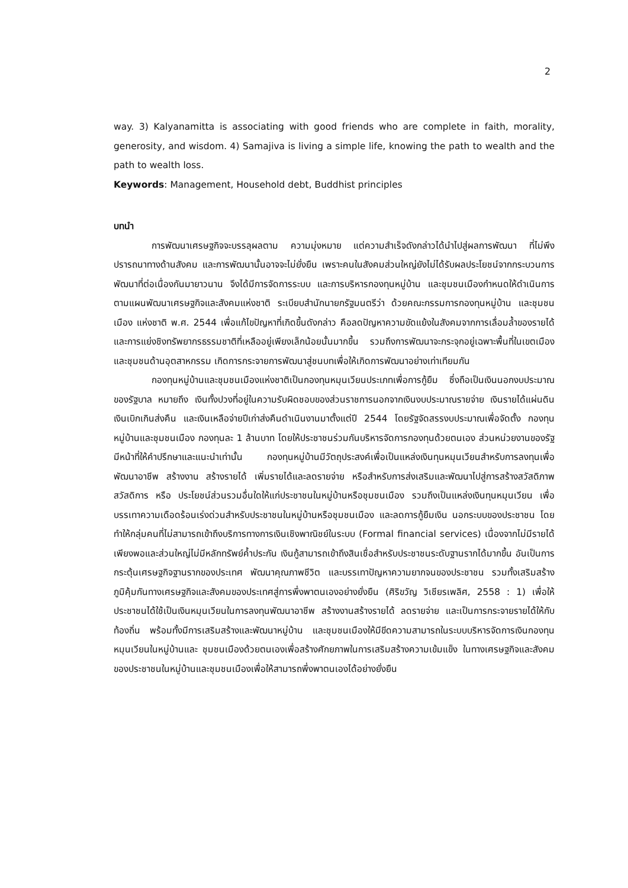2
way. 3) Kalyanamitta is associating with good friends who are complete in faith, morality, generosity, and wisdom. 4) Samajiva is living a simple life, knowing the path to wealth and the path to wealth loss.
Keywords: Management, Household debt, Buddhist principles
บทนำ
การพัฒนาเศรษฐกิจจะบรรลุผลตาม ความมุ่งหมาย แต่ความสำเร็จดังกล่าวได้นำไปสู่ผลการพัฒนา ที่ไม่พึงปรารถนาทางด้านสังคม และการพัฒนานั้นอาจจะไม่ยั่งยืน เพราะคนในสังคมส่วนใหญ่ยังไม่ได้รับผลประโยชน์จากกระบวนการพัฒนาที่ต่อเนื่องกันมายาวนาน จึงได้มีการจัดการระบบ และการบริหารกองทุนหมู่บ้าน และชุมชนเมืองกำหนดให้ดำเนินการตามแผนพัฒนาเศรษฐกิจและสังคมแห่งชาติ ระเบียบสำนักนายกรัฐมนตรีว่า ด้วยคณะกรรมการกองทุนหมู่บ้าน และชุมชนเมือง แห่งชาติ พ.ศ. 2544 เพื่อแก้ไขปัญหาที่เกิดขึ้นดังกล่าว คือลดปัญหาความขัดแย้งในสังคมจากการเลื่อมล้ำของรายได้และการแย่งชิงทรัพยากรธรรมชาติที่เหลืออยู่เพียงเล็กน้อยนั้นมากขึ้น รวมถึงการพัฒนาจะกระจุกอยู่เฉพาะพื้นที่ในเขตเมือง และชุมชนด้านอุตสาหกรรม เกิดการกระจายการพัฒนาสู่ชนบทเพื่อให้เกิดการพัฒนาอย่างเท่าเทียมกัน
กองทุนหมู่บ้านและชุมชนเมืองแห่งชาติเป็นกองทุนหมุนเวียนประเภทเพื่อการกู้ยืม ซึ่งถือเป็นเงินนอกงบประมาณของรัฐบาล หมายถึง เงินทั้งปวงที่อยู่ในความรับผิดชอบของส่วนราชการนอกจากเงินงบประมาณรายจ่าย เงินรายได้แผ่นดิน เงินเบิกเกินส่งคืน และเงินเหลือจ่ายปีเก่าส่งคืนดำเนินงานมาตั้งแต่ปี 2544 โดยรัฐจัดสรรงบประมาณเพื่อจัดตั้ง กองทุนหมู่บ้านและชุมชนเมือง กองทุนละ 1 ล้านบาท โดยให้ประชาชนร่วมกันบริหารจัดการกองทุนด้วยตนเอง ส่วนหน่วยงานของรัฐมีหน้าที่ให้คำปรึกษาและแนะนำเท่านั้น กองทุนหมู่บ้านมีวัตถุประสงค์เพื่อเป็นแหล่งเงินทุนหมุนเวียนสำหรับการลงทุนเพื่อพัฒนาอาชีพ สร้างงาน สร้างรายได้ เพิ่มรายได้และลดรายจ่าย หรือสำหรับการส่งเสริมและพัฒนาไปสู่การสร้างสวัสดิภาพ สวัสดิการ หรือ ประโยชน์ส่วนรวมอื่นใดให้แก่ประชาชนในหมู่บ้านหรือชุมชนเมือง รวมถึงเป็นแหล่งเงินทุนหมุนเวียน เพื่อบรรเทาความเดือดร้อนเร่งด่วนสำหรับประชาชนในหมู่บ้านหรือชุมชนเมือง และลดการกู้ยืมเงิน นอกระบบของประชาชน โดยทำให้กลุ่มคนที่ไม่สามารถเข้าถึงบริการทางการเงินเชิงพาณิชย์ในระบบ (Formal financial services) เนื่องจากไม่มีรายได้เพียงพอและส่วนใหญ่ไม่มีหลักทรัพย์ค้ำประกัน เงินกู้สามารถเข้าถึงสินเชื่อสำหรับประชาชนระดับฐานรากได้มากขึ้น อันเป็นการกระตุ้นเศรษฐกิจฐานรากของประเทศ พัฒนาคุณภาพชีวิต และบรรเทาปัญหาความยากจนของประชาชน รวมทั้งเสริมสร้างภูมิคุ้มกันทางเศรษฐกิจและสังคมของประเทศสู่การพึ่งพาตนเองอย่างยั่งยืน (ศิริขวัญ วิเชียรเพลิศ, 2558 : 1) เพื่อให้ประชาชนได้ใช้เป็นเงินหมุนเวียนในการลงทุนพัฒนาอาชีพ สร้างงานสร้างรายได้ ลดรายจ่าย และเป็นการกระจายรายได้ให้กับท้องถิ่น พร้อมทั้งมีการเสริมสร้างและพัฒนาหมู่บ้าน และชุมชนเมืองให้มีขีดความสามารถในระบบบริหารจัดการเงินกองทุนหมุนเวียนในหมู่บ้านและ ชุมชนเมืองด้วยตนเองเพื่อสร้างศักยภาพในการเสริมสร้างความเข้มแข็ง ในทางเศรษฐกิจและสังคม ของประชาชนในหมู่บ้านและชุมชนเมืองเพื่อให้สามารถพึ่งพาตนเองได้อย่างยั่งยืน